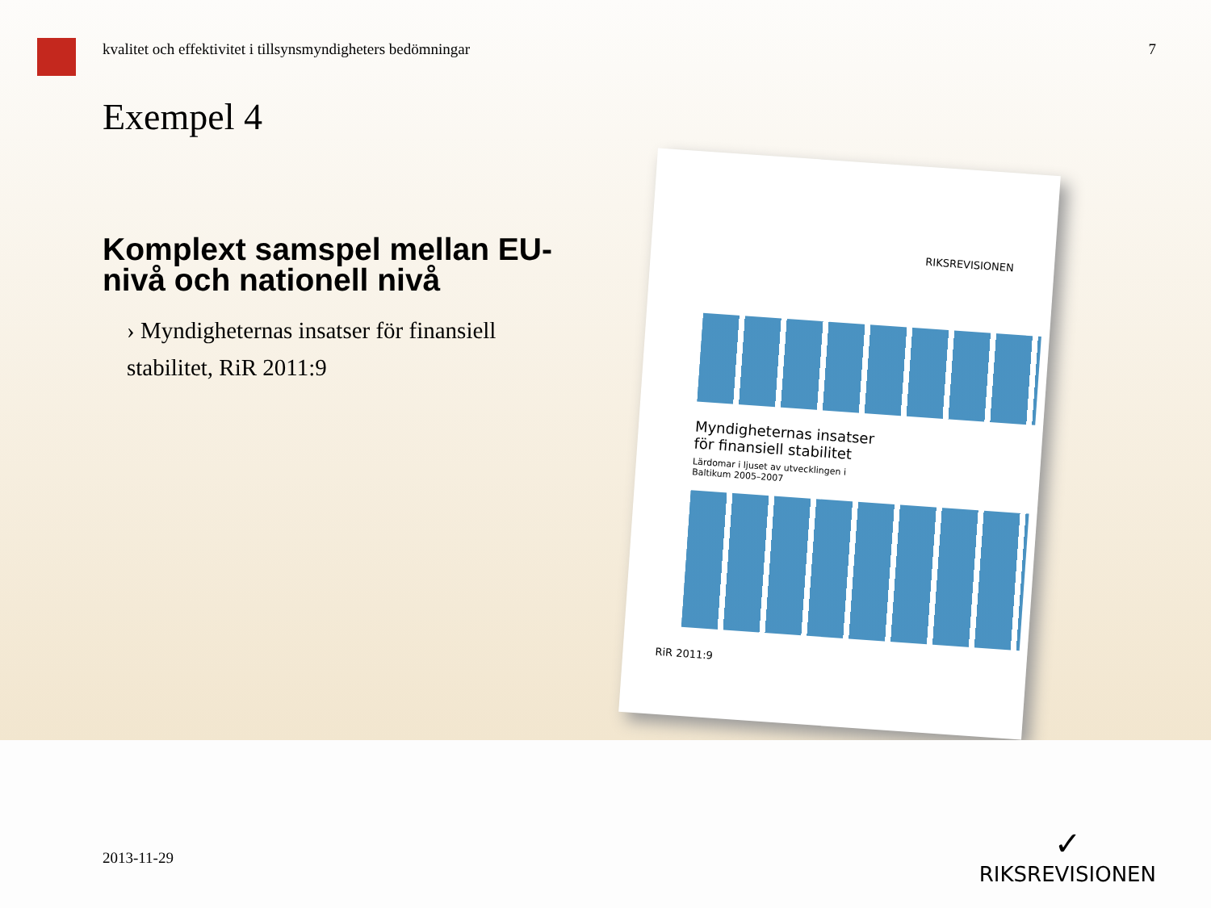kvalitet och effektivitet i tillsynsmyndigheters bedömningar 7
Exempel 4
Komplext samspel mellan EU-nivå och nationell nivå
› Myndigheternas insatser för finansiell stabilitet, RiR 2011:9
RIKSREVISIONEN
Myndigheternas insatser
för finansiell stabilitet
Lärdomar i ljuset av utvecklingen i
Baltikum 2005–2007
RiR 2011:9
2013-11-29
✓
RIKSREVISIONEN